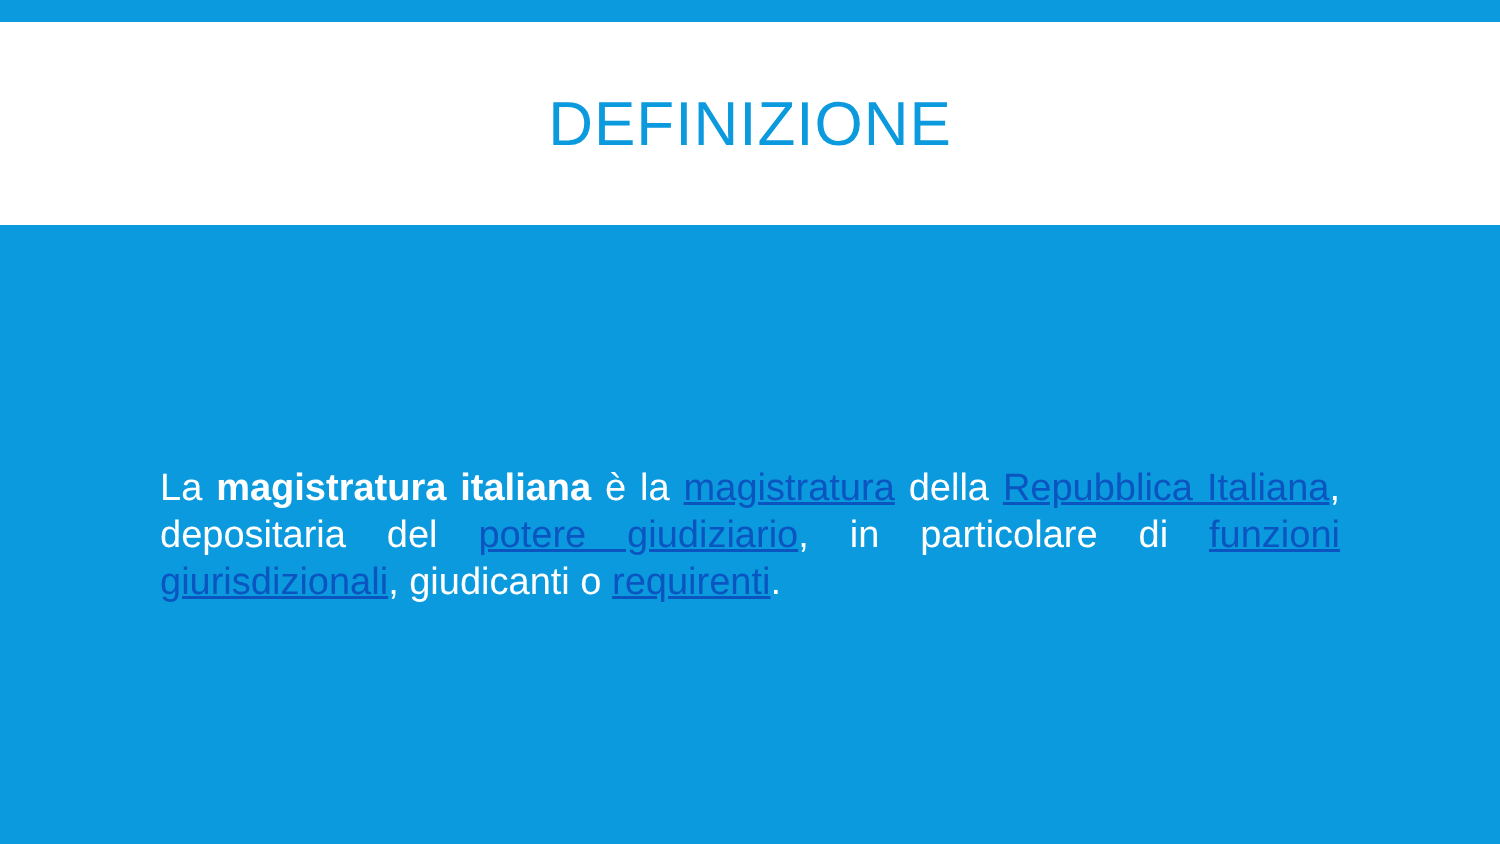DEFINIZIONE
La magistratura italiana è la magistratura della Repubblica Italiana, depositaria del potere giudiziario, in particolare di funzioni giurisdizionali, giudicanti o requirenti.